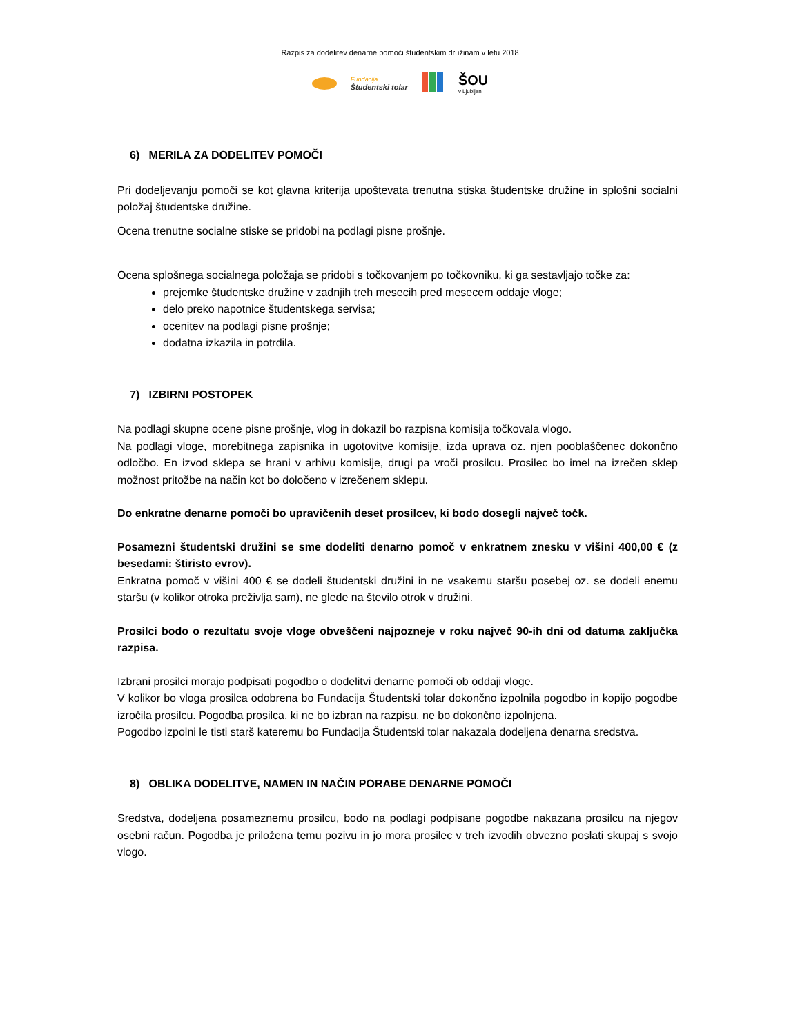Razpis za dodelitev denarne pomoči študentskim družinam v letu 2018
Fundacija
Študentski tolar
ŠOU
v Ljubljani
6) MERILA ZA DODELITEV POMOČI
Pri dodeljevanju pomoči se kot glavna kriterija upoštevata trenutna stiska študentske družine in splošni socialni položaj študentske družine.
Ocena trenutne socialne stiske se pridobi na podlagi pisne prošnje.
Ocena splošnega socialnega položaja se pridobi s točkovanjem po točkovniku, ki ga sestavljajo točke za:
prejemke študentske družine v zadnjih treh mesecih pred mesecem oddaje vloge;
delo preko napotnice študentskega servisa;
ocenitev na podlagi pisne prošnje;
dodatna izkazila in potrdila.
7) IZBIRNI POSTOPEK
Na podlagi skupne ocene pisne prošnje, vlog in dokazil bo razpisna komisija točkovala vlogo.
Na podlagi vloge, morebitnega zapisnika in ugotovitve komisije, izda uprava oz. njen pooblaščenec dokončno odločbo. En izvod sklepa se hrani v arhivu komisije, drugi pa vroči prosilcu. Prosilec bo imel na izrečen sklep možnost pritožbe na način kot bo določeno v izrečenem sklepu.
Do enkratne denarne pomoči bo upravičenih deset prosilcev, ki bodo dosegli največ točk.
Posamezni študentski družini se sme dodeliti denarno pomoč v enkratnem znesku v višini 400,00 € (z besedami: štiristo evrov).
Enkratna pomoč v višini 400 € se dodeli študentski družini in ne vsakemu staršu posebej oz. se dodeli enemu staršu (v kolikor otroka preživlja sam), ne glede na število otrok v družini.
Prosilci bodo o rezultatu svoje vloge obveščeni najpozneje v roku največ 90-ih dni od datuma zaključka razpisa.
Izbrani prosilci morajo podpisati pogodbo o dodelitvi denarne pomoči ob oddaji vloge.
V kolikor bo vloga prosilca odobrena bo Fundacija Študentski tolar dokončno izpolnila pogodbo in kopijo pogodbe izročila prosilcu. Pogodba prosilca, ki ne bo izbran na razpisu, ne bo dokončno izpolnjena.
Pogodbo izpolni le tisti starš kateremu bo Fundacija Študentski tolar nakazala dodeljena denarna sredstva.
8) OBLIKA DODELITVE, NAMEN IN NAČIN PORABE DENARNE POMOČI
Sredstva, dodeljena posameznemu prosilcu, bodo na podlagi podpisane pogodbe nakazana prosilcu na njegov osebni račun. Pogodba je priložena temu pozivu in jo mora prosilec v treh izvodih obvezno poslati skupaj s svojo vlogo.